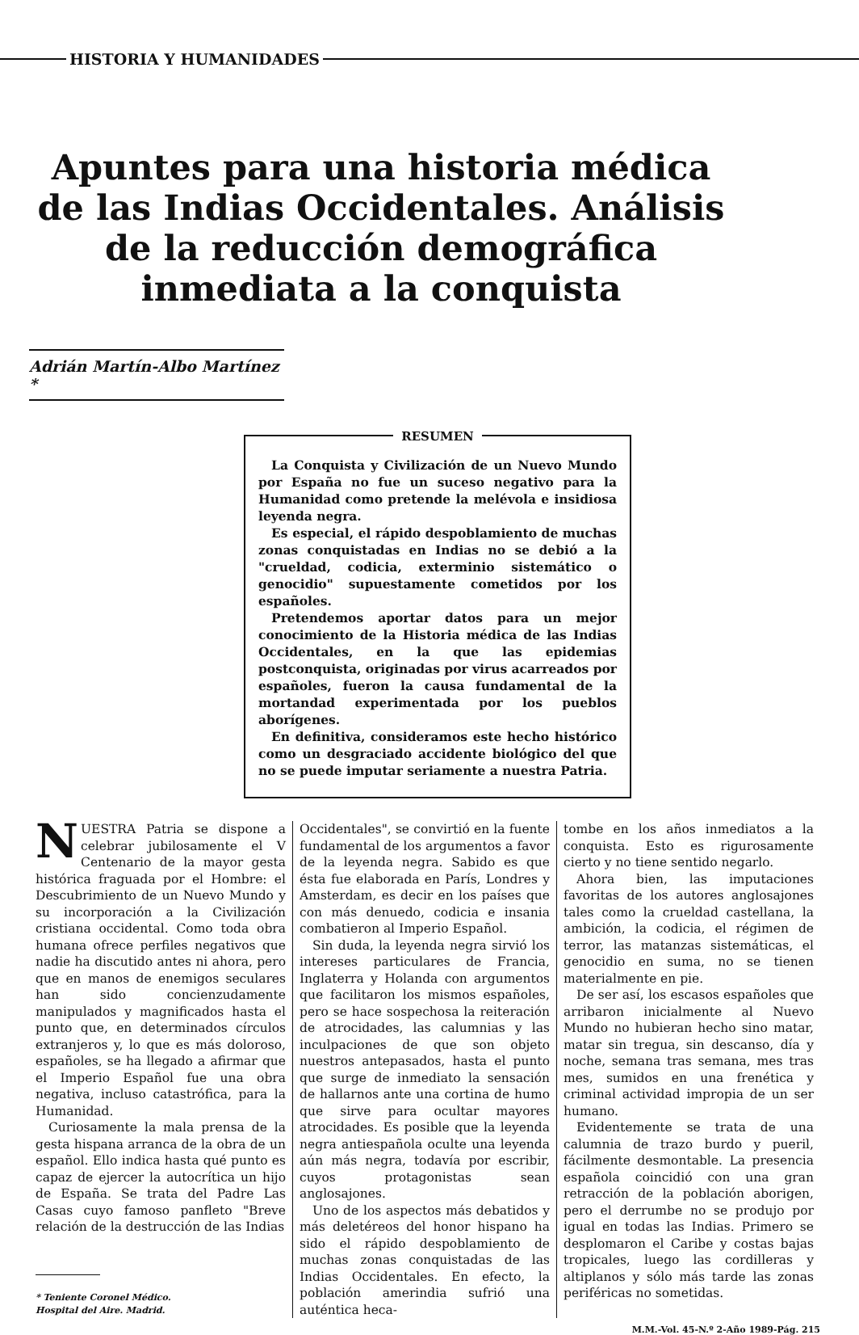HISTORIA Y HUMANIDADES
Apuntes para una historia médica de las Indias Occidentales. Análisis de la reducción demográfica inmediata a la conquista
Adrián Martín-Albo Martínez *
RESUMEN
La Conquista y Civilización de un Nuevo Mundo por España no fue un suceso negativo para la Humanidad como pretende la melévola e insidiosa leyenda negra.
Es especial, el rápido despoblamiento de muchas zonas conquistadas en Indias no se debió a la "crueldad, codicia, exterminio sistemático o genocidio" supuestamente cometidos por los españoles.
Pretendemos aportar datos para un mejor conocimiento de la Historia médica de las Indias Occidentales, en la que las epidemias postconquista, originadas por virus acarreados por españoles, fueron la causa fundamental de la mortandad experimentada por los pueblos aborígenes.
En definitiva, consideramos este hecho histórico como un desgraciado accidente biológico del que no se puede imputar seriamente a nuestra Patria.
NUESTRA Patria se dispone a celebrar jubilosamente el V Centenario de la mayor gesta histórica fraguada por el Hombre: el Descubrimiento de un Nuevo Mundo y su incorporación a la Civilización cristiana occidental. Como toda obra humana ofrece perfiles negativos que nadie ha discutido antes ni ahora, pero que en manos de enemigos seculares han sido concienzudamente manipulados y magnificados hasta el punto que, en determinados círculos extranjeros y, lo que es más doloroso, españoles, se ha llegado a afirmar que el Imperio Español fue una obra negativa, incluso catastrófica, para la Humanidad.
Curiosamente la mala prensa de la gesta hispana arranca de la obra de un español. Ello indica hasta qué punto es capaz de ejercer la autocrítica un hijo de España. Se trata del Padre Las Casas cuyo famoso panfleto "Breve relación de la destrucción de las Indias
* Teniente Coronel Médico.
Hospital del Aire. Madrid.
Occidentales", se convirtió en la fuente fundamental de los argumentos a favor de la leyenda negra. Sabido es que ésta fue elaborada en París, Londres y Amsterdam, es decir en los países que con más denuedo, codicia e insania combatieron al Imperio Español.
Sin duda, la leyenda negra sirvió los intereses particulares de Francia, Inglaterra y Holanda con argumentos que facilitaron los mismos españoles, pero se hace sospechosa la reiteración de atrocidades, las calumnias y las inculpaciones de que son objeto nuestros antepasados, hasta el punto que surge de inmediato la sensación de hallarnos ante una cortina de humo que sirve para ocultar mayores atrocidades. Es posible que la leyenda negra antiespañola oculte una leyenda aún más negra, todavía por escribir, cuyos protagonistas sean anglosajones.
Uno de los aspectos más debatidos y más deletéreos del honor hispano ha sido el rápido despoblamiento de muchas zonas conquistadas de las Indias Occidentales. En efecto, la población amerindia sufrió una auténtica heca-
tombe en los años inmediatos a la conquista. Esto es rigurosamente cierto y no tiene sentido negarlo.
Ahora bien, las imputaciones favoritas de los autores anglosajones tales como la crueldad castellana, la ambición, la codicia, el régimen de terror, las matanzas sistemáticas, el genocidio en suma, no se tienen materialmente en pie.
De ser así, los escasos españoles que arribaron inicialmente al Nuevo Mundo no hubieran hecho sino matar, matar sin tregua, sin descanso, día y noche, semana tras semana, mes tras mes, sumidos en una frenética y criminal actividad impropia de un ser humano.
Evidentemente se trata de una calumnia de trazo burdo y pueril, fácilmente desmontable. La presencia española coincidió con una gran retracción de la población aborigen, pero el derrumbe no se produjo por igual en todas las Indias. Primero se desplomaron el Caribe y costas bajas tropicales, luego las cordilleras y altiplanos y sólo más tarde las zonas periféricas no sometidas.
M.M.-Vol. 45-N.º 2-Año 1989-Pág. 215